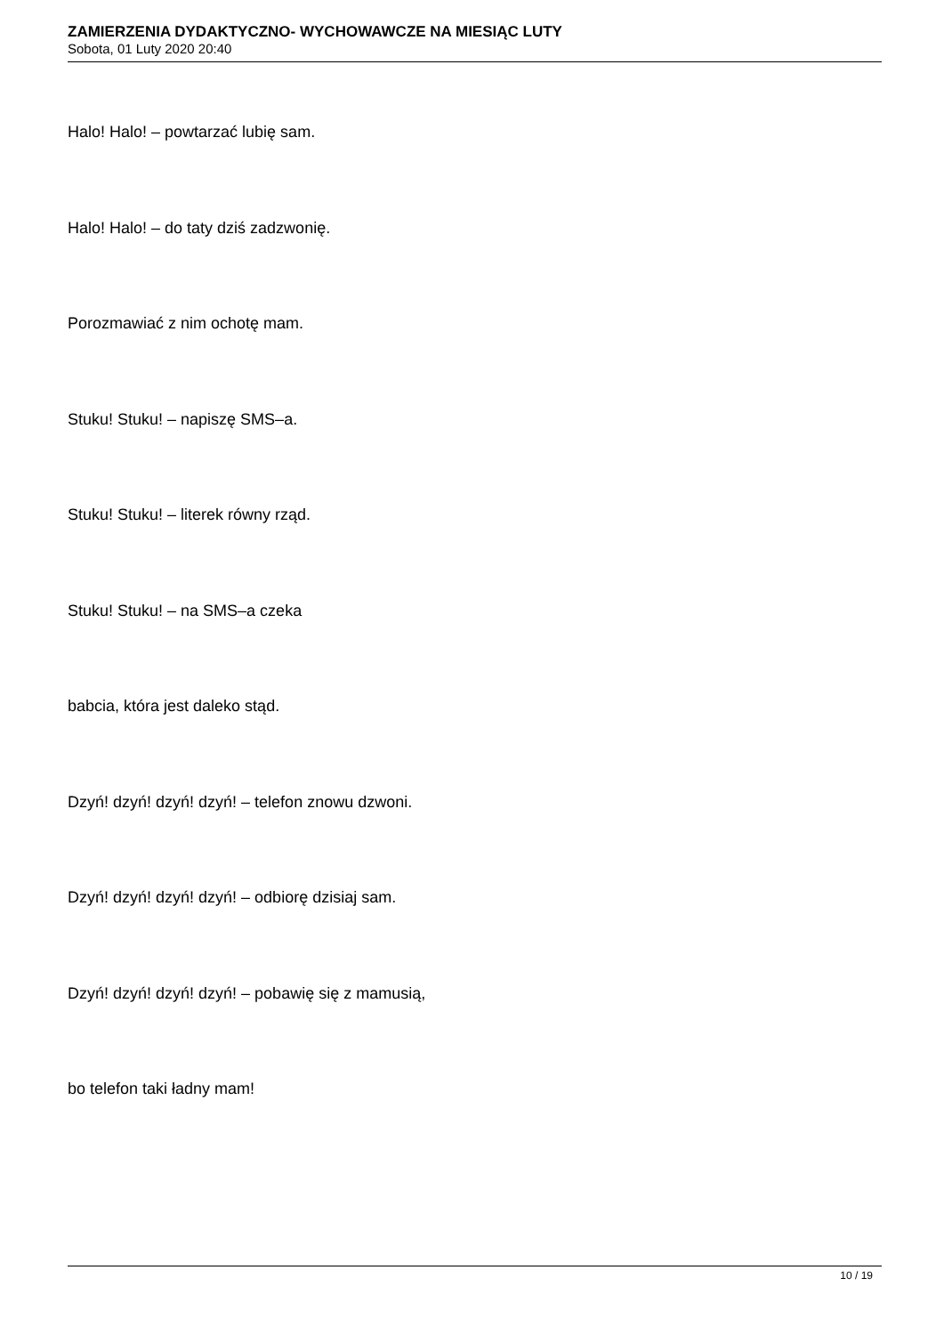ZAMIERZENIA DYDAKTYCZNO- WYCHOWAWCZE NA MIESIĄC LUTY
Sobota, 01 Luty 2020 20:40
Halo! Halo! – powtarzać lubię sam.
Halo! Halo! – do taty dziś zadzwonię.
Porozmawiać z nim ochotę mam.
Stuku! Stuku! – napiszę SMS–a.
Stuku! Stuku! – literek równy rząd.
Stuku! Stuku! – na SMS–a czeka
babcia, która jest daleko stąd.
Dzyń! dzyń! dzyń! dzyń! – telefon znowu dzwoni.
Dzyń! dzyń! dzyń! dzyń! – odbiorę dzisiaj sam.
Dzyń! dzyń! dzyń! dzyń! – pobawię się z mamusią,
bo telefon taki ładny mam!
10 / 19